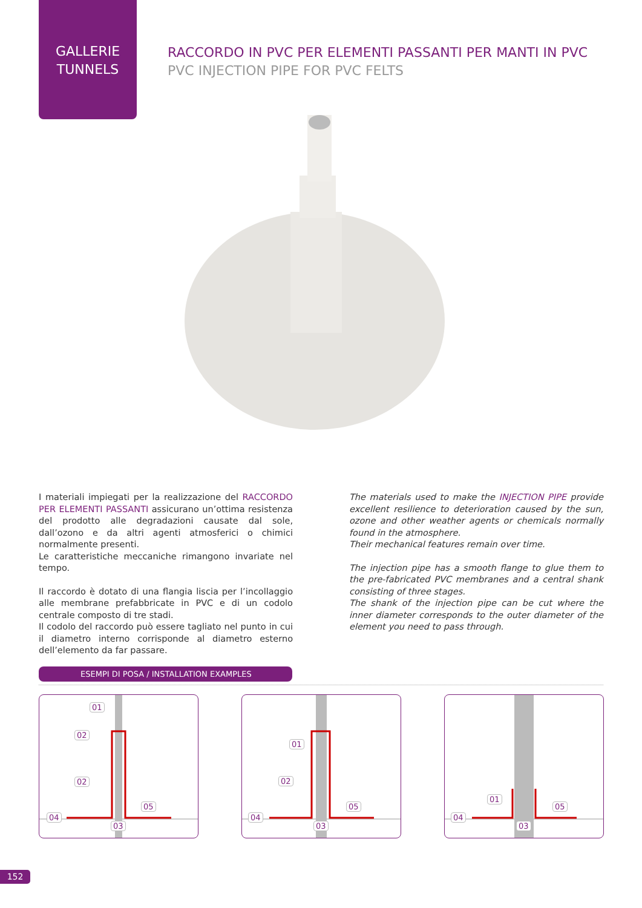GALLERIE
TUNNELS
RACCORDO IN PVC PER ELEMENTI PASSANTI PER MANTI IN PVC
PVC INJECTION PIPE FOR PVC FELTS
I materiali impiegati per la realizzazione del RACCORDO PER ELEMENTI PASSANTI assicurano un’ottima resistenza del prodotto alle degradazioni causate dal sole, dall’ozono e da altri agenti atmosferici o chimici normalmente presenti.
Le caratteristiche meccaniche rimangono invariate nel tempo.
Il raccordo è dotato di una flangia liscia per l’incollaggio alle membrane prefabbricate in PVC e di un codolo centrale composto di tre stadi.
Il codolo del raccordo può essere tagliato nel punto in cui il diametro interno corrisponde al diametro esterno dell’elemento da far passare.
The materials used to make the INJECTION PIPE provide excellent resilience to deterioration caused by the sun, ozone and other weather agents or chemicals normally found in the atmosphere.
Their mechanical features remain over time.
The injection pipe has a smooth flange to glue them to the pre-fabricated PVC membranes and a central shank consisting of three stages.
The shank of the injection pipe can be cut where the inner diameter corresponds to the outer diameter of the element you need to pass through.
ESEMPI DI POSA / INSTALLATION EXAMPLES
01
02
02
05
04
03
01
02
05
04
03
01
05
04
03
152